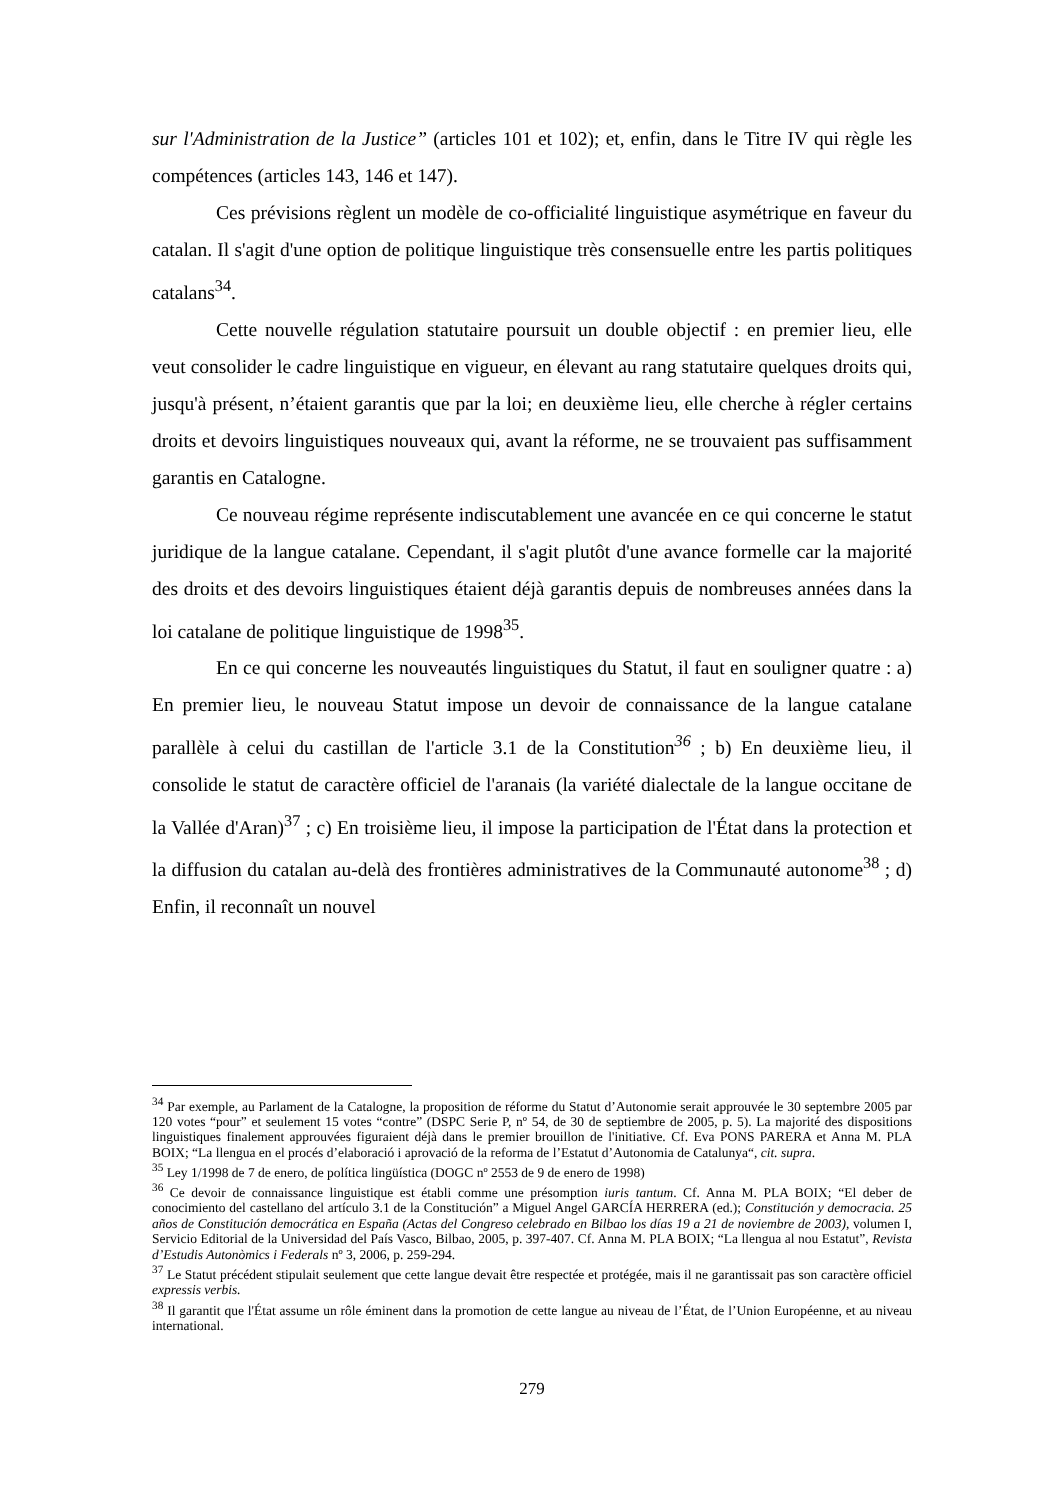sur l'Administration de la Justice” (articles 101 et 102); et, enfin, dans le Titre IV qui règle les compétences (articles 143, 146 et 147).
Ces prévisions règlent un modèle de co-officialité linguistique asymétrique en faveur du catalan. Il s'agit d'une option de politique linguistique très consensuelle entre les partis politiques catalans<sup>34</sup>.
Cette nouvelle régulation statutaire poursuit un double objectif : en premier lieu, elle veut consolider le cadre linguistique en vigueur, en élevant au rang statutaire quelques droits qui, jusqu'à présent, n’étaient garantis que par la loi; en deuxième lieu, elle cherche à régler certains droits et devoirs linguistiques nouveaux qui, avant la réforme, ne se trouvaient pas suffisamment garantis en Catalogne.
Ce nouveau régime représente indiscutablement une avancée en ce qui concerne le statut juridique de la langue catalane. Cependant, il s'agit plutôt d'une avance formelle car la majorité des droits et des devoirs linguistiques étaient déjà garantis depuis de nombreuses années dans la loi catalane de politique linguistique de 1998<sup>35</sup>.
En ce qui concerne les nouveautés linguistiques du Statut, il faut en souligner quatre : a) En premier lieu, le nouveau Statut impose un devoir de connaissance de la langue catalane parallèle à celui du castillan de l'article 3.1 de la Constitution<sup>36</sup> ; b) En deuxième lieu, il consolide le statut de caractère officiel de l'aranais (la variété dialectale de la langue occitane de la Vallée d'Aran)<sup>37</sup> ; c) En troisième lieu, il impose la participation de l'État dans la protection et la diffusion du catalan au-delà des frontières administratives de la Communauté autonome<sup>38</sup> ; d) Enfin, il reconnaît un nouvel
<sup>34</sup> Par exemple, au Parlament de la Catalogne, la proposition de réforme du Statut d’Autonomie serait approuvée le 30 septembre 2005 par 120 votes “pour” et seulement 15 votes “contre” (DSPC Serie P, nº 54, de 30 de septiembre de 2005, p. 5). La majorité des dispositions linguistiques finalement approuvées figuraient déjà dans le premier brouillon de l'initiative. Cf. Eva PONS PARERA et Anna M. PLA BOIX; “La llengua en el procés d’elaboració i aprovació de la reforma de l’Estatut d’Autonomia de Catalunya“, cit. supra.
<sup>35</sup> Ley 1/1998 de 7 de enero, de política lingüística (DOGC nº 2553 de 9 de enero de 1998)
<sup>36</sup> Ce devoir de connaissance linguistique est établi comme une présomption iuris tantum. Cf. Anna M. PLA BOIX; “El deber de conocimiento del castellano del artículo 3.1 de la Constitución” a Miguel Angel GARCÍA HERRERA (ed.); Constitución y democracia. 25 años de Constitución democrática en España (Actas del Congreso celebrado en Bilbao los días 19 a 21 de noviembre de 2003), volumen I, Servicio Editorial de la Universidad del País Vasco, Bilbao, 2005, p. 397-407. Cf. Anna M. PLA BOIX; “La llengua al nou Estatut”, Revista d’Estudis Autonòmics i Federals nº 3, 2006, p. 259-294.
<sup>37</sup> Le Statut précédent stipulait seulement que cette langue devait être respectée et protégée, mais il ne garantissait pas son caractère officiel expressis verbis.
<sup>38</sup> Il garantit que l'État assume un rôle éminent dans la promotion de cette langue au niveau de l’État, de l’Union Européenne, et au niveau international.
279